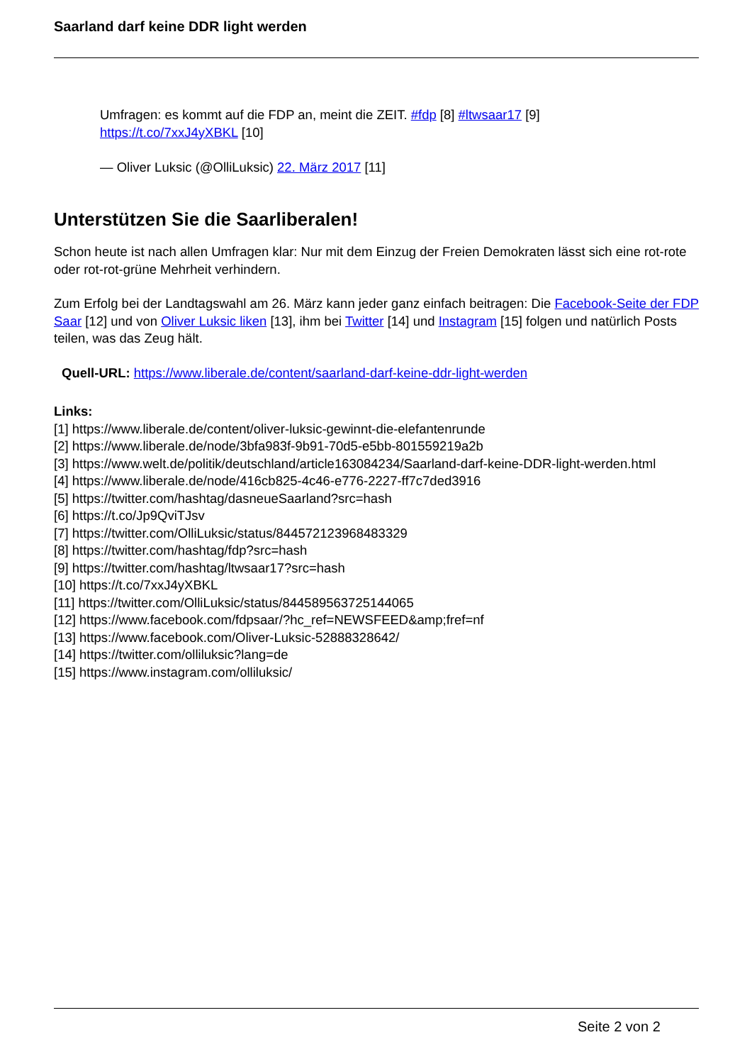Saarland darf keine DDR light werden
Umfragen: es kommt auf die FDP an, meint die ZEIT. #fdp [8] #ltwsaar17 [9]
https://t.co/7xxJ4yXBKL [10]
— Oliver Luksic (@OlliLuksic) 22. März 2017 [11]
Unterstützen Sie die Saarliberalen!
Schon heute ist nach allen Umfragen klar: Nur mit dem Einzug der Freien Demokraten lässt sich eine rot-rote oder rot-rot-grüne Mehrheit verhindern.
Zum Erfolg bei der Landtagswahl am 26. März kann jeder ganz einfach beitragen: Die Facebook-Seite der FDP Saar [12] und von Oliver Luksic liken [13], ihm bei Twitter [14] und Instagram [15] folgen und natürlich Posts teilen, was das Zeug hält.
Quell-URL: https://www.liberale.de/content/saarland-darf-keine-ddr-light-werden
Links:
[1] https://www.liberale.de/content/oliver-luksic-gewinnt-die-elefantenrunde
[2] https://www.liberale.de/node/3bfa983f-9b91-70d5-e5bb-801559219a2b
[3] https://www.welt.de/politik/deutschland/article163084234/Saarland-darf-keine-DDR-light-werden.html
[4] https://www.liberale.de/node/416cb825-4c46-e776-2227-ff7c7ded3916
[5] https://twitter.com/hashtag/dasneueSaarland?src=hash
[6] https://t.co/Jp9QviTJsv
[7] https://twitter.com/OlliLuksic/status/844572123968483329
[8] https://twitter.com/hashtag/fdp?src=hash
[9] https://twitter.com/hashtag/ltwsaar17?src=hash
[10] https://t.co/7xxJ4yXBKL
[11] https://twitter.com/OlliLuksic/status/844589563725144065
[12] https://www.facebook.com/fdpsaar/?hc_ref=NEWSFEED&amp;fref=nf
[13] https://www.facebook.com/Oliver-Luksic-52888328642/
[14] https://twitter.com/olliluksic?lang=de
[15] https://www.instagram.com/olliluksic/
Seite 2 von 2